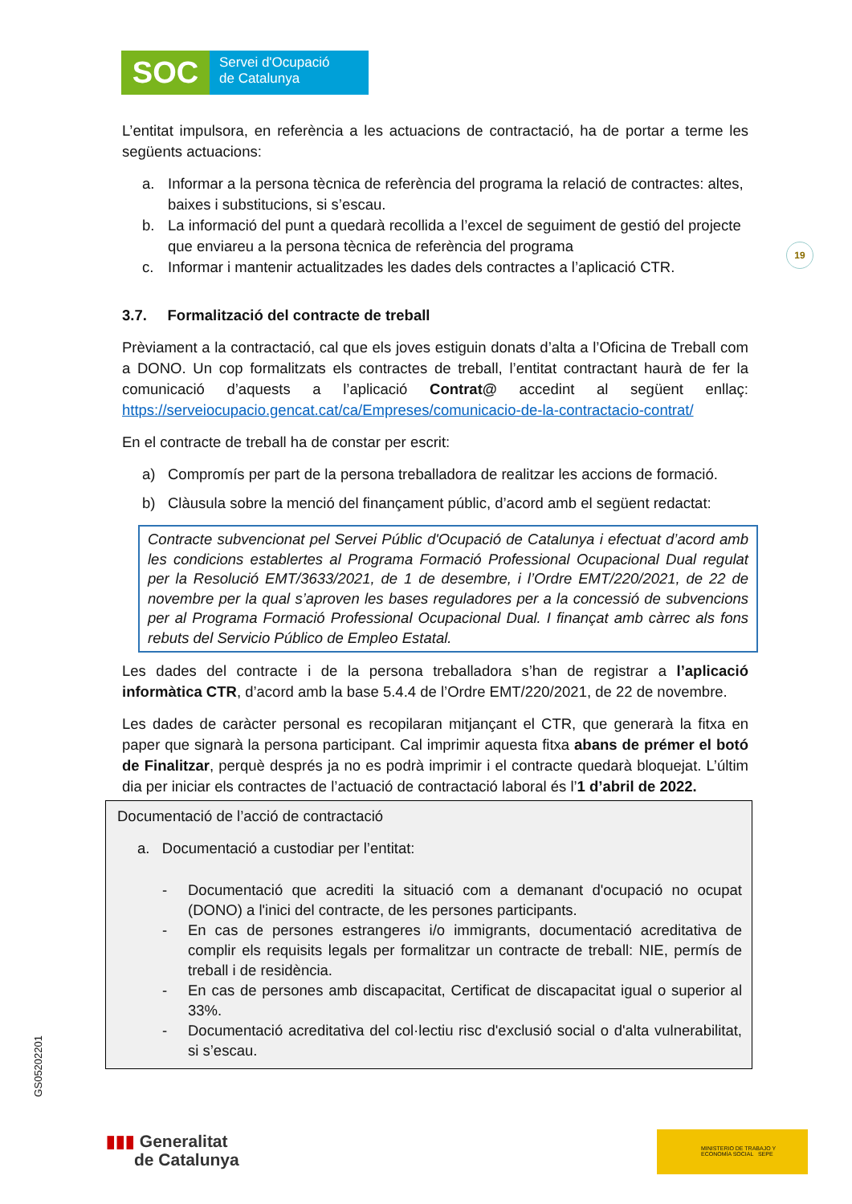SOC
Servei d'Ocupació
de Catalunya
19
L’entitat impulsora, en referència a les actuacions de contractació, ha de portar a terme les següents actuacions:
a. Informar a la persona tècnica de referència del programa la relació de contractes: altes, baixes i substitucions, si s’escau.
b. La informació del punt a quedarà recollida a l’excel de seguiment de gestió del projecte que enviareu a la persona tècnica de referència del programa
c. Informar i mantenir actualitzades les dades dels contractes a l’aplicació CTR.
3.7. Formalització del contracte de treball
Prèviament a la contractació, cal que els joves estiguin donats d’alta a l’Oficina de Treball com a DONO. Un cop formalitzats els contractes de treball, l’entitat contractant haurà de fer la comunicació d’aquests a l’aplicació Contrat@ accedint al següent enllaç: https://serveiocupacio.gencat.cat/ca/Empreses/comunicacio-de-la-contractacio-contrat/
En el contracte de treball ha de constar per escrit:
a) Compromís per part de la persona treballadora de realitzar les accions de formació.
b) Clàusula sobre la menció del finançament públic, d’acord amb el següent redactat:
Contracte subvencionat pel Servei Públic d'Ocupació de Catalunya i efectuat d’acord amb les condicions establertes al Programa Formació Professional Ocupacional Dual regulat per la Resolució EMT/3633/2021, de 1 de desembre, i l’Ordre EMT/220/2021, de 22 de novembre per la qual s’aproven les bases reguladores per a la concessió de subvencions per al Programa Formació Professional Ocupacional Dual. I finançat amb càrrec als fons rebuts del Servicio Público de Empleo Estatal.
Les dades del contracte i de la persona treballadora s’han de registrar a l’aplicació informàtica CTR, d’acord amb la base 5.4.4 de l’Ordre EMT/220/2021, de 22 de novembre.
Les dades de caràcter personal es recopilaran mitjançant el CTR, que generarà la fitxa en paper que signarà la persona participant. Cal imprimir aquesta fitxa abans de prémer el botó de Finalitzar, perquè després ja no es podrà imprimir i el contracte quedarà bloquejat. L’últim dia per iniciar els contractes de l’actuació de contractació laboral és l’1 d’abril de 2022.
Documentació de l’acció de contractació
a. Documentació a custodiar per l’entitat:
- Documentació que acrediti la situació com a demanant d'ocupació no ocupat (DONO) a l'inici del contracte, de les persones participants.
- En cas de persones estrangeres i/o immigrants, documentació acreditativa de complir els requisits legals per formalitzar un contracte de treball: NIE, permís de treball i de residència.
- En cas de persones amb discapacitat, Certificat de discapacitat igual o superior al 33%.
- Documentació acreditativa del col·lectiu risc d'exclusió social o d'alta vulnerabilitat, si s’escau.
GS05202201
▮▮▮ Generalitat
de Catalunya
MINISTERIO DE TRABAJO Y ECONOMÍA SOCIAL SEPE